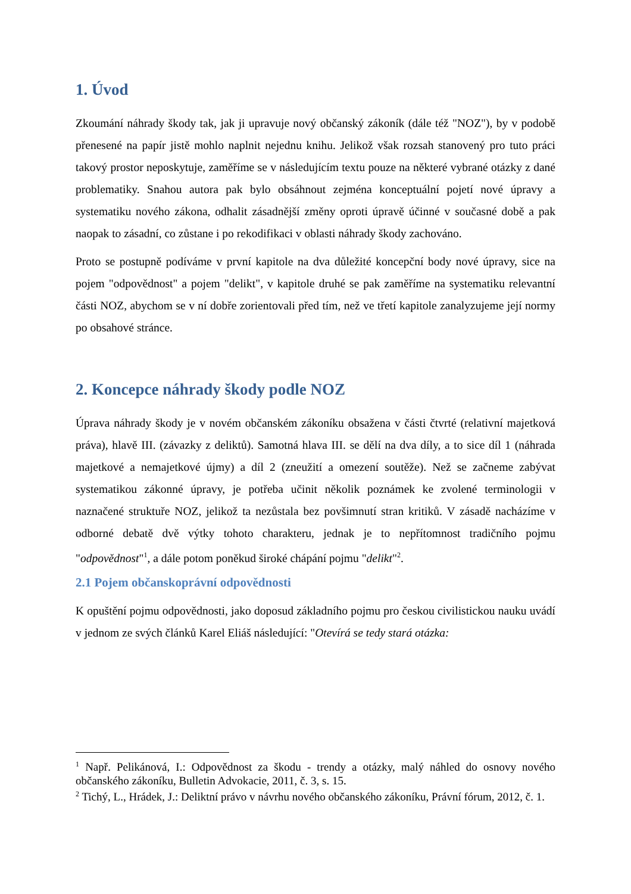1. Úvod
Zkoumání náhrady škody tak, jak ji upravuje nový občanský zákoník (dále též "NOZ"), by v podobě přenesené na papír jistě mohlo naplnit nejednu knihu. Jelikož však rozsah stanovený pro tuto práci takový prostor neposkytuje, zaměříme se v následujícím textu pouze na některé vybrané otázky z dané problematiky. Snahou autora pak bylo obsáhnout zejména konceptuální pojetí nové úpravy a systematiku nového zákona, odhalit zásadnější změny oproti úpravě účinné v současné době a pak naopak to zásadní, co zůstane i po rekodifikaci v oblasti náhrady škody zachováno.
Proto se postupně podíváme v první kapitole na dva důležité koncepční body nové úpravy, sice na pojem "odpovědnost" a pojem "delikt", v kapitole druhé se pak zaměříme na systematiku relevantní části NOZ, abychom se v ní dobře zorientovali před tím, než ve třetí kapitole zanalyzujeme její normy po obsahové stránce.
2. Koncepce náhrady škody podle NOZ
Úprava náhrady škody je v novém občanském zákoníku obsažena v části čtvrté (relativní majetková práva), hlavě III. (závazky z deliktů). Samotná hlava III. se dělí na dva díly, a to sice díl 1 (náhrada majetkové a nemajetkové újmy) a díl 2 (zneužití a omezení soutěže). Než se začneme zabývat systematikou zákonné úpravy, je potřeba učinit několik poznámek ke zvolené terminologii v naznačené struktuře NOZ, jelikož ta nezůstala bez povšimnutí stran kritiků. V zásadě nacházíme v odborné debatě dvě výtky tohoto charakteru, jednak je to nepřítomnost tradičního pojmu "odpovědnost"<sup>1</sup>, a dále potom poněkud široké chápání pojmu "delikt"<sup>2</sup>.
2.1 Pojem občanskoprávní odpovědnosti
K opuštění pojmu odpovědnosti, jako doposud základního pojmu pro českou civilistickou nauku uvádí v jednom ze svých článků Karel Eliáš následující: "Otevírá se tedy stará otázka:
<sup>1</sup> Např. Pelikánová, I.: Odpovědnost za škodu - trendy a otázky, malý náhled do osnovy nového občanského zákoníku, Bulletin Advokacie, 2011, č. 3, s. 15.
<sup>2</sup> Tichý, L., Hrádek, J.: Deliktní právo v návrhu nového občanského zákoníku, Právní fórum, 2012, č. 1.